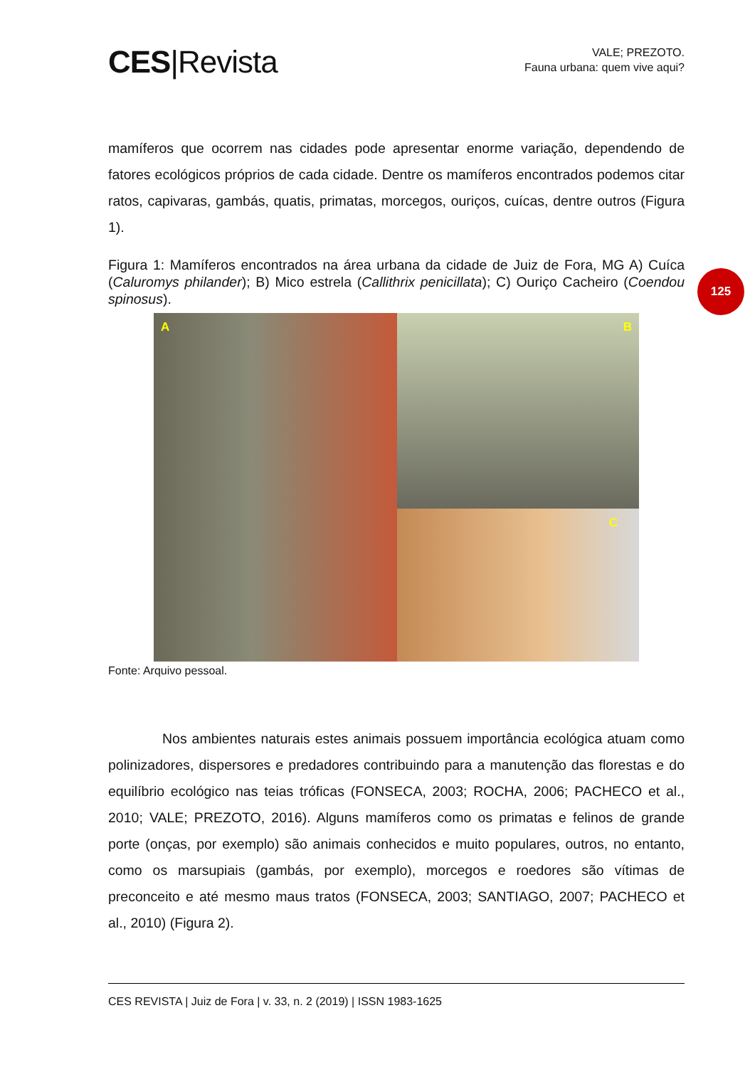CES|Revista
VALE; PREZOTO.
Fauna urbana: quem vive aqui?
mamíferos que ocorrem nas cidades pode apresentar enorme variação, dependendo de fatores ecológicos próprios de cada cidade. Dentre os mamíferos encontrados podemos citar ratos, capivaras, gambás, quatis, primatas, morcegos, ouriços, cuícas, dentre outros (Figura 1).
Figura 1: Mamíferos encontrados na área urbana da cidade de Juiz de Fora, MG A) Cuíca (Caluromys philander); B) Mico estrela (Callithrix penicillata); C) Ouriço Cacheiro (Coendou spinosus).
A
B
C
Fonte: Arquivo pessoal.
Nos ambientes naturais estes animais possuem importância ecológica atuam como polinizadores, dispersores e predadores contribuindo para a manutenção das florestas e do equilíbrio ecológico nas teias tróficas (FONSECA, 2003; ROCHA, 2006; PACHECO et al., 2010; VALE; PREZOTO, 2016). Alguns mamíferos como os primatas e felinos de grande porte (onças, por exemplo) são animais conhecidos e muito populares, outros, no entanto, como os marsupiais (gambás, por exemplo), morcegos e roedores são vítimas de preconceito e até mesmo maus tratos (FONSECA, 2003; SANTIAGO, 2007; PACHECO et al., 2010) (Figura 2).
125
CES REVISTA | Juiz de Fora | v. 33, n. 2 (2019) | ISSN 1983-1625